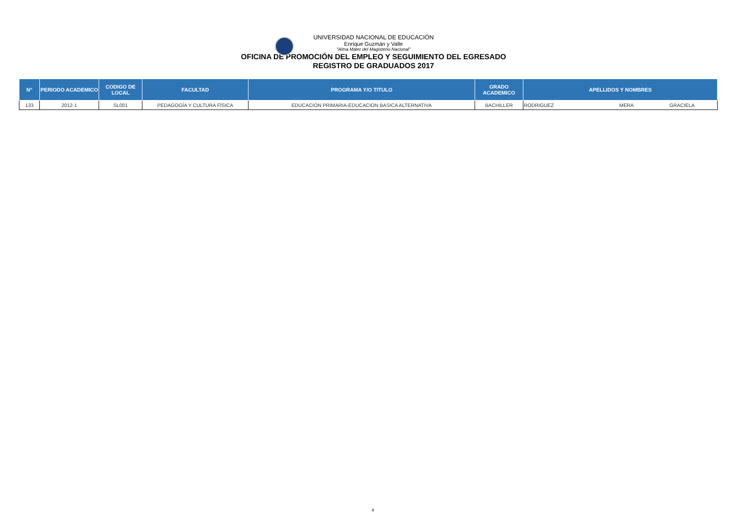UNIVERSIDAD NACIONAL DE EDUCACIÓN
Enrique Guzmán y Valle
"Alma Máter del Magisterio Nacional"
OFICINA DE PROMOCIÓN DEL EMPLEO Y SEGUIMIENTO DEL EGRESADO
REGISTRO DE GRADUADOS 2017
| N° | PERIODO ACADEMICO | CODIGO DE LOCAL | FACULTAD | PROGRAMA Y/O TITULO | GRADO ACADEMICO | APELLIDOS Y NOMBRES | | |
| --- | --- | --- | --- | --- | --- | --- | --- | --- |
| 133 | 2012-1 | SL001 | PEDAGOGÍA Y CULTURA FÍSICA | EDUCACION PRIMARIA-EDUCACION BASICA ALTERNATIVA | BACHILLER | RODRIGUEZ | MERA | GRACIELA |
4